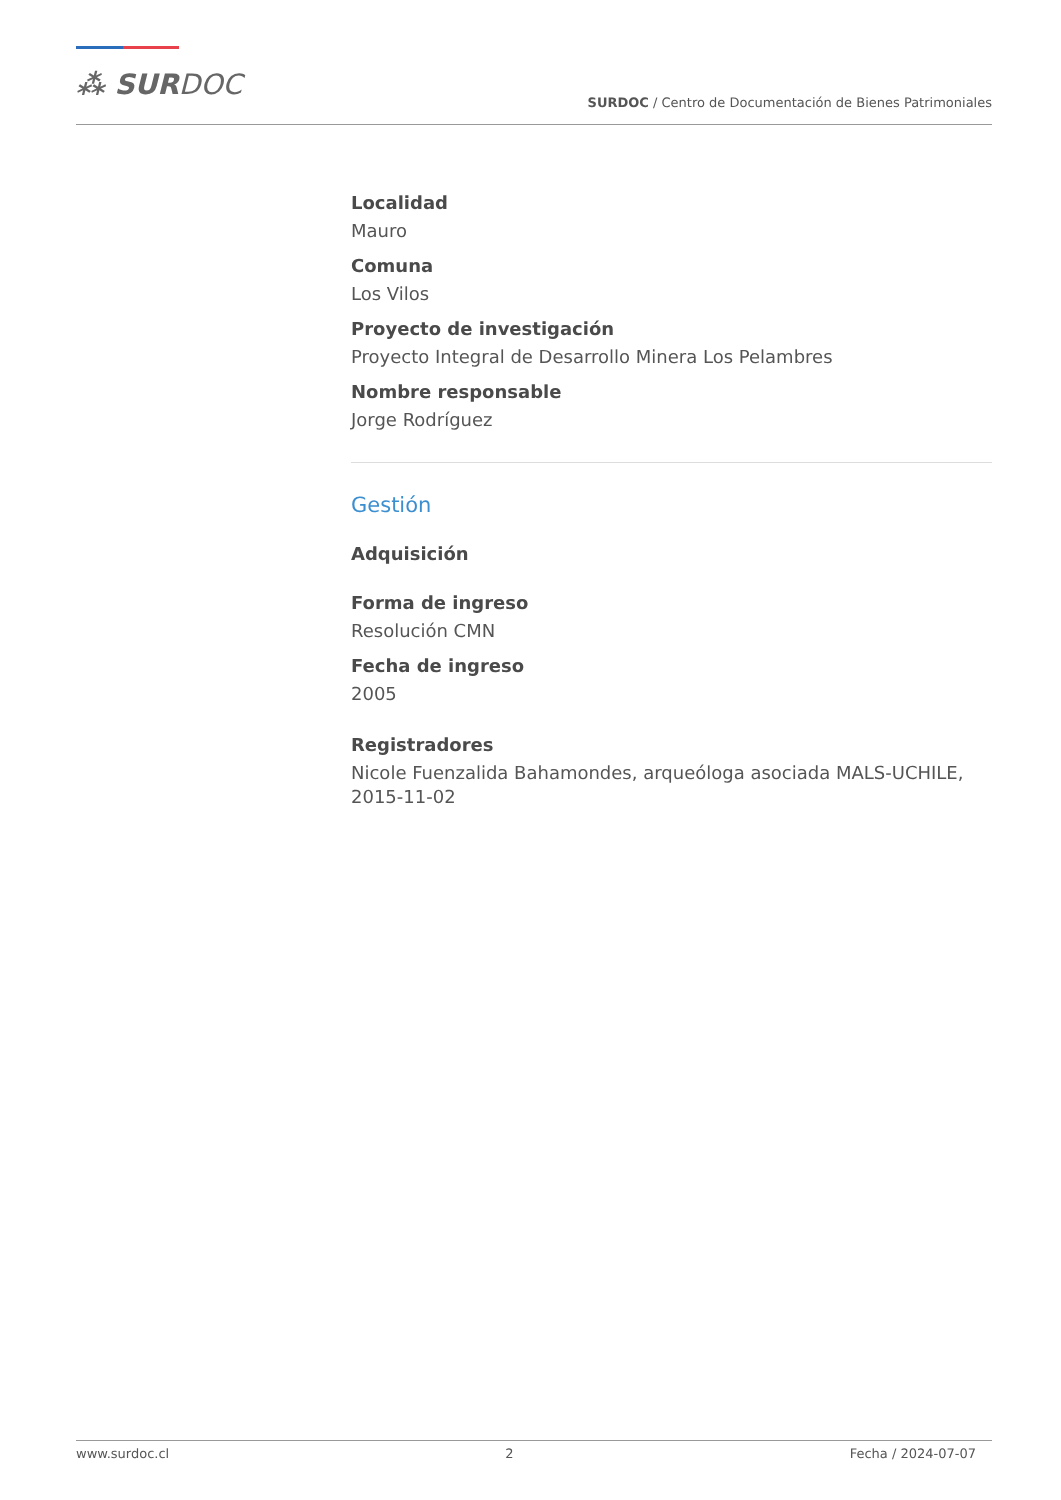⁂ SURDOC
SURDOC / Centro de Documentación de Bienes Patrimoniales
Localidad
Mauro
Comuna
Los Vilos
Proyecto de investigación
Proyecto Integral de Desarrollo Minera Los Pelambres
Nombre responsable
Jorge Rodríguez
Gestión
Adquisición
Forma de ingreso
Resolución CMN
Fecha de ingreso
2005
Registradores
Nicole Fuenzalida Bahamondes, arqueóloga asociada MALS-UCHILE, 2015-11-02
www.surdoc.cl 2 Fecha / 2024-07-07